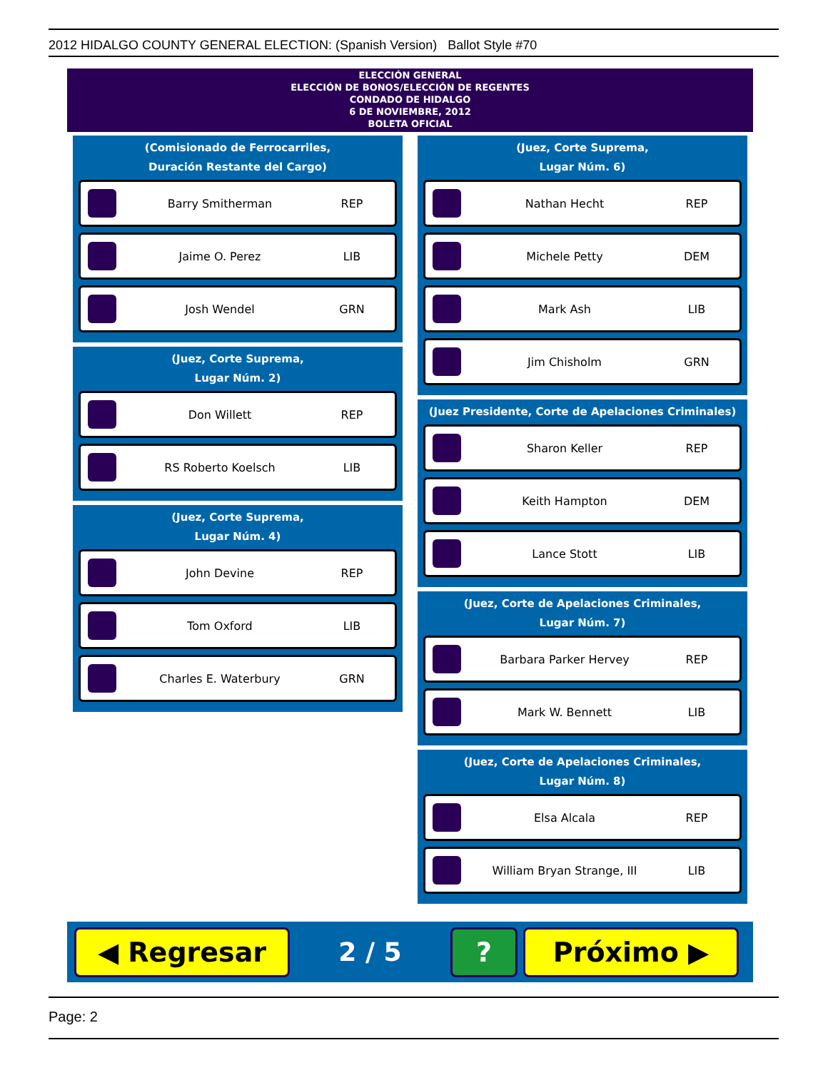2012 HIDALGO COUNTY GENERAL ELECTION: (Spanish Version) Ballot Style #70
ELECCIÓN GENERAL
ELECCIÓN DE BONOS/ELECCIÓN DE REGENTES
CONDADO DE HIDALGO
6 DE NOVIEMBRE, 2012
BOLETA OFICIAL
(Comisionado de Ferrocarriles,
Duración Restante del Cargo)
Barry Smitherman REP
Jaime O. Perez LIB
Josh Wendel GRN
(Juez, Corte Suprema,
Lugar Núm. 2)
Don Willett REP
RS Roberto Koelsch LIB
(Juez, Corte Suprema,
Lugar Núm. 4)
John Devine REP
Tom Oxford LIB
Charles E. Waterbury GRN
(Juez, Corte Suprema,
Lugar Núm. 6)
Nathan Hecht REP
Michele Petty DEM
Mark Ash LIB
Jim Chisholm GRN
(Juez Presidente, Corte de Apelaciones Criminales)
Sharon Keller REP
Keith Hampton DEM
Lance Stott LIB
(Juez, Corte de Apelaciones Criminales,
Lugar Núm. 7)
Barbara Parker Hervey REP
Mark W. Bennett LIB
(Juez, Corte de Apelaciones Criminales,
Lugar Núm. 8)
Elsa Alcala REP
William Bryan Strange, III LIB
◀ Regresar
2 / 5
? Próximo ▶
Page: 2